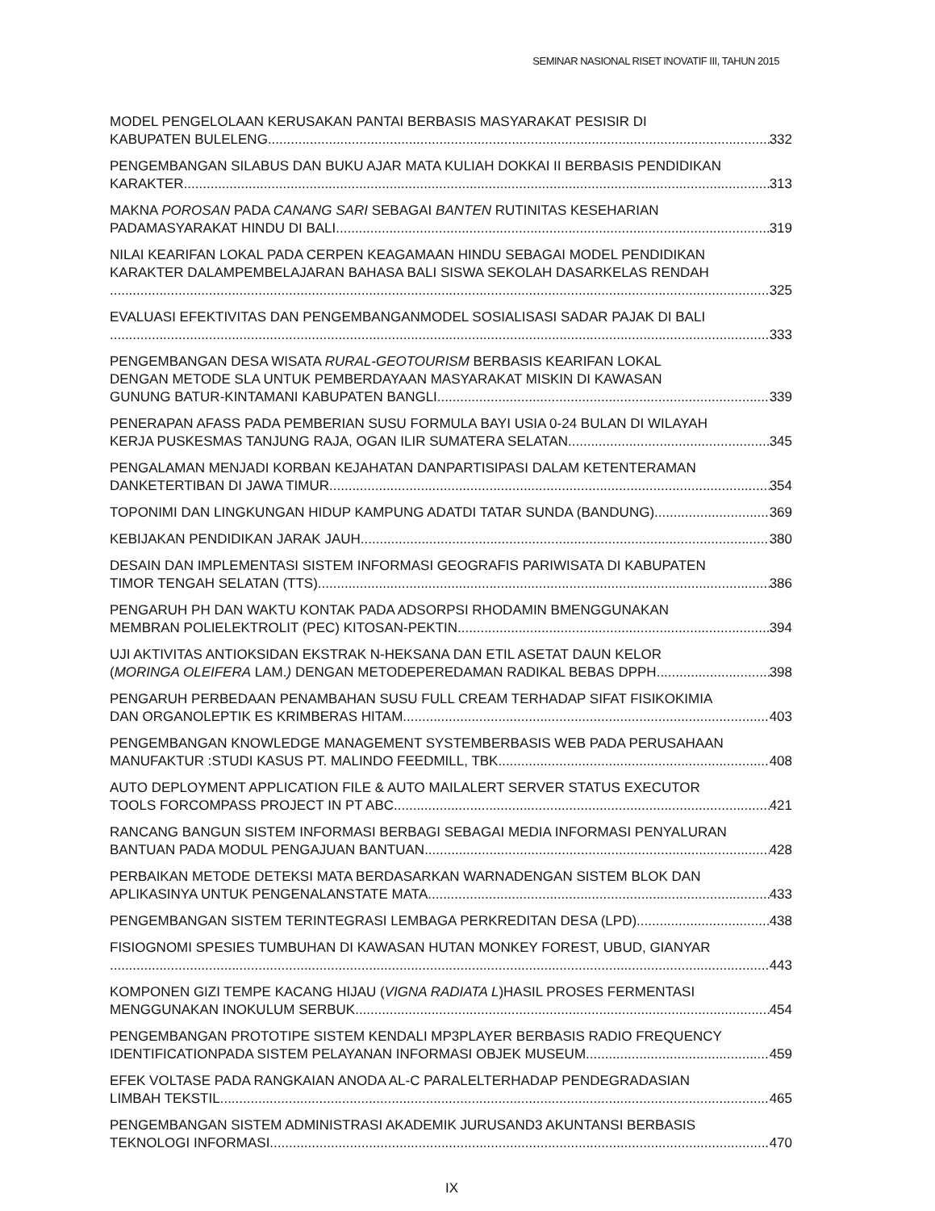SEMINAR NASIONAL RISET INOVATIF III, TAHUN 2015
MODEL PENGELOLAAN KERUSAKAN PANTAI BERBASIS MASYARAKAT PESISIR DI
KABUPATEN BULELENG 332
PENGEMBANGAN SILABUS DAN BUKU AJAR MATA KULIAH DOKKAI II BERBASIS PENDIDIKAN
KARAKTER 313
MAKNA POROSAN PADA CANANG SARI SEBAGAI BANTEN RUTINITAS KESEHARIAN
PADAMASYARAKAT HINDU DI BALI 319
NILAI KEARIFAN LOKAL PADA CERPEN KEAGAMAAN HINDU SEBAGAI MODEL PENDIDIKAN
KARAKTER DALAMPEMBELAJARAN BAHASA BALI SISWA SEKOLAH DASARKELAS RENDAH
325
EVALUASI EFEKTIVITAS DAN PENGEMBANGANMODEL SOSIALISASI SADAR PAJAK DI BALI
333
PENGEMBANGAN DESA WISATA RURAL-GEOTOURISM BERBASIS KEARIFAN LOKAL
DENGAN METODE SLA UNTUK PEMBERDAYAAN MASYARAKAT MISKIN DI KAWASAN
GUNUNG BATUR-KINTAMANI KABUPATEN BANGLI 339
PENERAPAN AFASS PADA PEMBERIAN SUSU FORMULA BAYI USIA 0-24 BULAN DI WILAYAH
KERJA PUSKESMAS TANJUNG RAJA, OGAN ILIR SUMATERA SELATAN 345
PENGALAMAN MENJADI KORBAN KEJAHATAN DANPARTISIPASI DALAM KETENTERAMAN
DANKETERTIBAN DI JAWA TIMUR 354
TOPONIMI DAN LINGKUNGAN HIDUP KAMPUNG ADATDI TATAR SUNDA (BANDUNG) 369
KEBIJAKAN PENDIDIKAN JARAK JAUH 380
DESAIN DAN IMPLEMENTASI SISTEM INFORMASI GEOGRAFIS PARIWISATA DI KABUPATEN
TIMOR TENGAH SELATAN (TTS) 386
PENGARUH PH DAN WAKTU KONTAK PADA ADSORPSI RHODAMIN BMENGGUNAKAN
MEMBRAN POLIELEKTROLIT (PEC) KITOSAN-PEKTIN 394
UJI AKTIVITAS ANTIOKSIDAN EKSTRAK N-HEKSANA DAN ETIL ASETAT DAUN KELOR
(MORINGA OLEIFERA LAM.) DENGAN METODEPEREDAMAN RADIKAL BEBAS DPPH 398
PENGARUH PERBEDAAN PENAMBAHAN SUSU FULL CREAM TERHADAP SIFAT FISIKOKIMIA
DAN ORGANOLEPTIK ES KRIMBERAS HITAM 403
PENGEMBANGAN KNOWLEDGE MANAGEMENT SYSTEMBERBASIS WEB PADA PERUSAHAAN
MANUFAKTUR :STUDI KASUS PT. MALINDO FEEDMILL, TBK 408
AUTO DEPLOYMENT APPLICATION FILE & AUTO MAILALERT SERVER STATUS EXECUTOR
TOOLS FORCOMPASS PROJECT IN PT ABC 421
RANCANG BANGUN SISTEM INFORMASI BERBAGI SEBAGAI MEDIA INFORMASI PENYALURAN
BANTUAN PADA MODUL PENGAJUAN BANTUAN 428
PERBAIKAN METODE DETEKSI MATA BERDASARKAN WARNADENGAN SISTEM BLOK DAN
APLIKASINYA UNTUK PENGENALANSTATE MATA 433
PENGEMBANGAN SISTEM TERINTEGRASI LEMBAGA PERKREDITAN DESA (LPD) 438
FISIOGNOMI SPESIES TUMBUHAN DI KAWASAN HUTAN MONKEY FOREST, UBUD, GIANYAR
443
KOMPONEN GIZI TEMPE KACANG HIJAU (VIGNA RADIATA L)HASIL PROSES FERMENTASI
MENGGUNAKAN INOKULUM SERBUK 454
PENGEMBANGAN PROTOTIPE SISTEM KENDALI MP3PLAYER BERBASIS RADIO FREQUENCY
IDENTIFICATIONPADA SISTEM PELAYANAN INFORMASI OBJEK MUSEUM 459
EFEK VOLTASE PADA RANGKAIAN ANODA AL-C PARALELTERHADAP PENDEGRADASIAN
LIMBAH TEKSTIL 465
PENGEMBANGAN SISTEM ADMINISTRASI AKADEMIK JURUSAND3 AKUNTANSI BERBASIS
TEKNOLOGI INFORMASI 470
IX